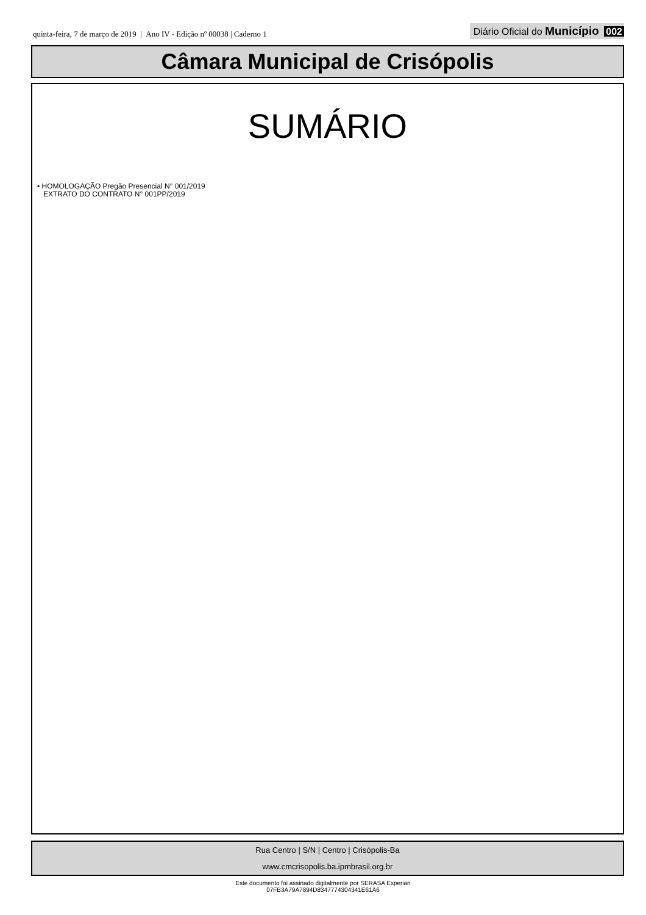quinta-feira, 7 de março de 2019 | Ano IV - Edição nº 00038 | Caderno 1
Diário Oficial do Município 002
Câmara Municipal de Crisópolis
SUMÁRIO
• HOMOLOGAÇÃO Pregão Presencial N° 001/2019
EXTRATO DO CONTRATO N° 001PP/2019
Rua Centro | S/N | Centro | Crisópolis-Ba
www.cmcrisopolis.ba.ipmbrasil.org.br
Este documento foi assinado digitalmente por SERASA Experian
07FB3A79A7894D8347774304341E61A6